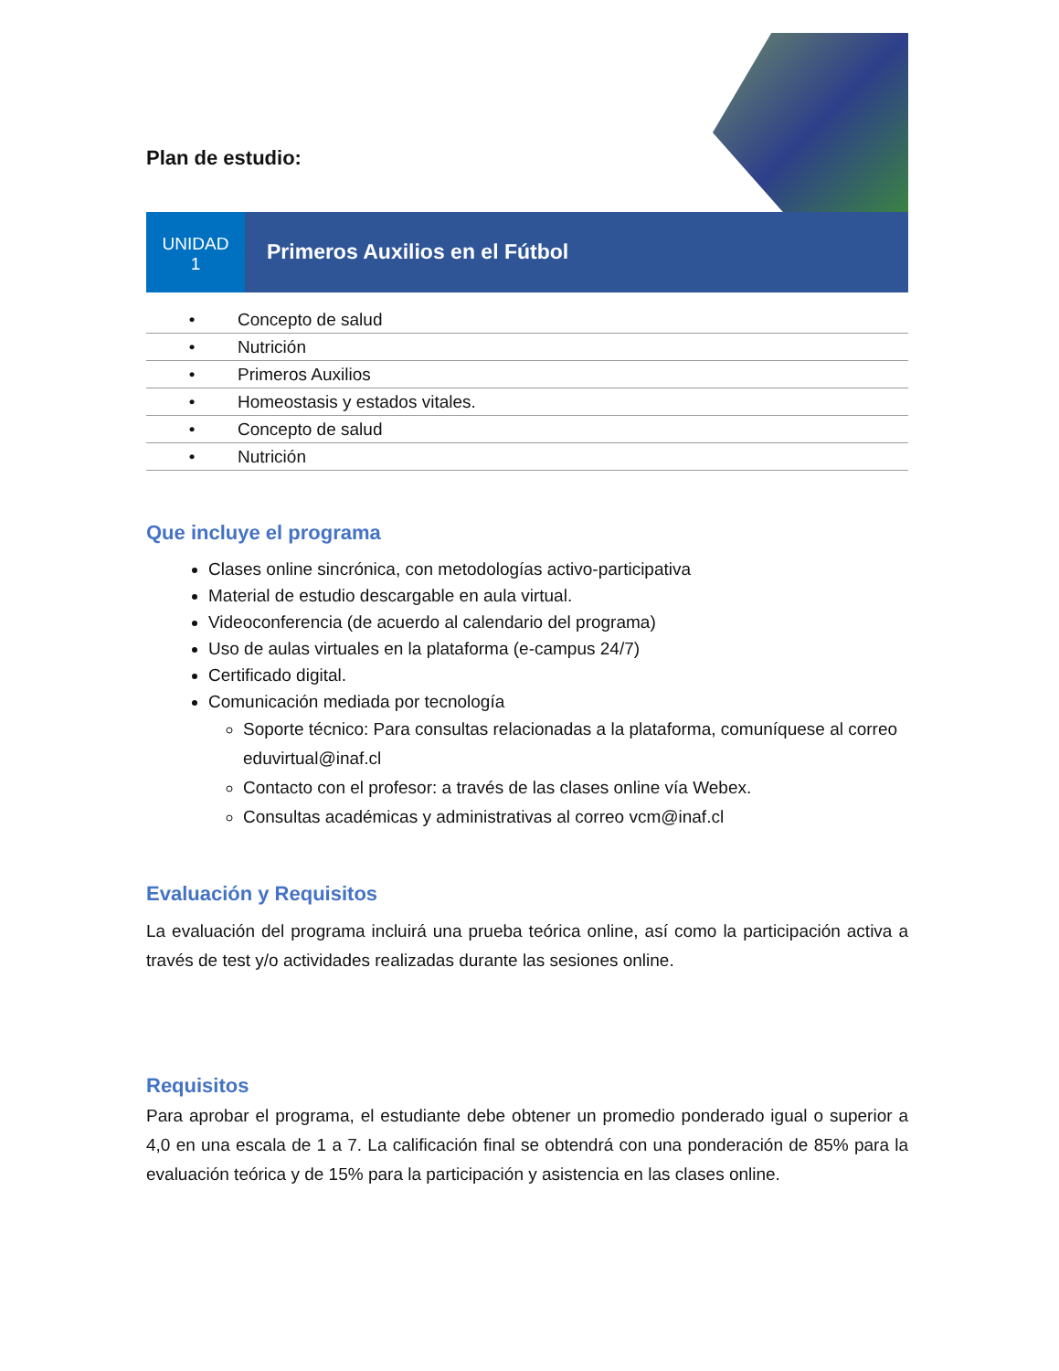Plan de estudio:
UNIDAD
1
Primeros Auxilios en el Fútbol
| • | Concepto de salud |
| • | Nutrición |
| • | Primeros Auxilios |
| • | Homeostasis y estados vitales. |
| • | Concepto de salud |
| • | Nutrición |
Que incluye el programa
Clases online sincrónica, con metodologías activo-participativa
Material de estudio descargable en aula virtual.
Videoconferencia (de acuerdo al calendario del programa)
Uso de aulas virtuales en la plataforma (e-campus 24/7)
Certificado digital.
Comunicación mediada por tecnología
Soporte técnico: Para consultas relacionadas a la plataforma, comuníquese al correo eduvirtual@inaf.cl
Contacto con el profesor: a través de las clases online vía Webex.
Consultas académicas y administrativas al correo vcm@inaf.cl
Evaluación y Requisitos
La evaluación del programa incluirá una prueba teórica online, así como la participación activa a través de test y/o actividades realizadas durante las sesiones online.
Requisitos
Para aprobar el programa, el estudiante debe obtener un promedio ponderado igual o superior a 4,0 en una escala de 1 a 7. La calificación final se obtendrá con una ponderación de 85% para la evaluación teórica y de 15% para la participación y asistencia en las clases online.